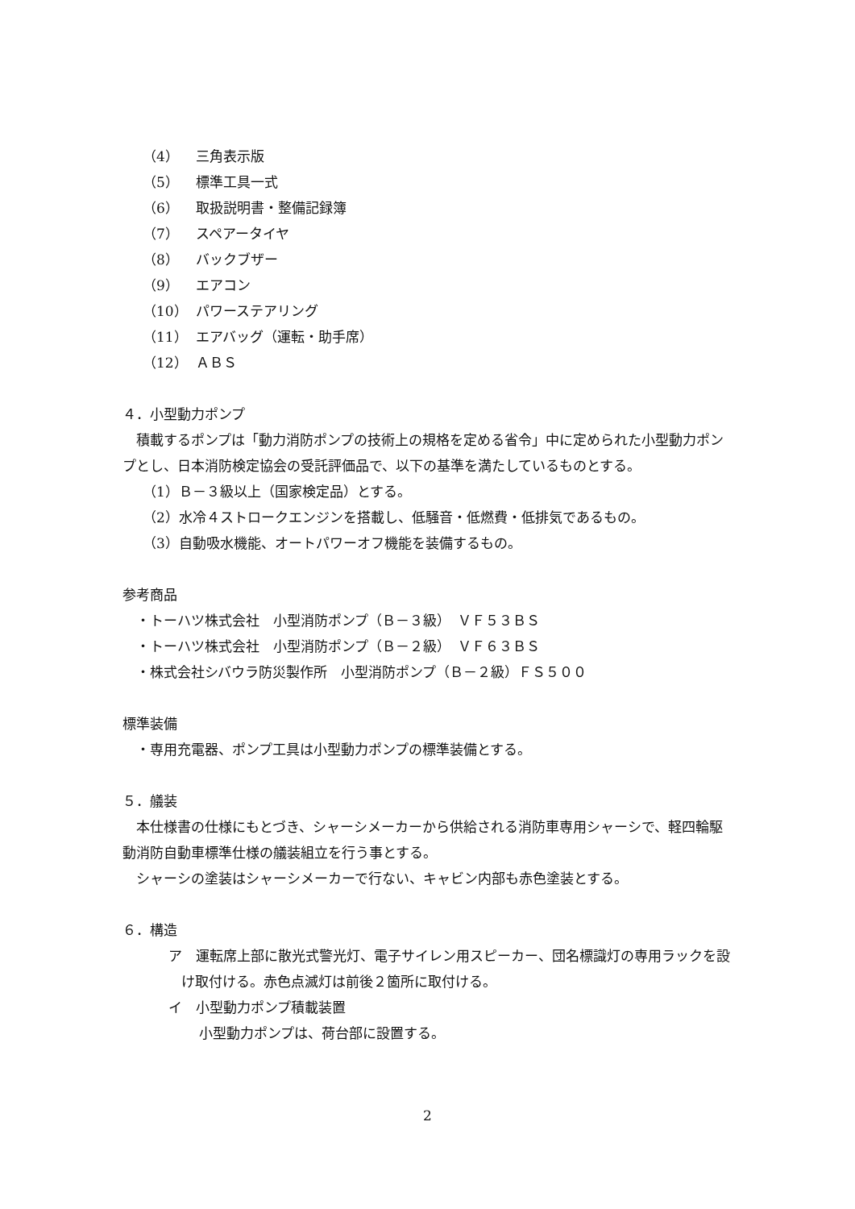（4） 三角表示版
（5） 標準工具一式
（6） 取扱説明書・整備記録簿
（7） スペアータイヤ
（8） バックブザー
（9） エアコン
（10） パワーステアリング
（11） エアバッグ（運転・助手席）
（12） ＡＢＳ
４．小型動力ポンプ
　積載するポンプは「動力消防ポンプの技術上の規格を定める省令」中に定められた小型動力ポンプとし、日本消防検定協会の受託評価品で、以下の基準を満たしているものとする。
（1）Ｂ－３級以上（国家検定品）とする。
（2）水冷４ストロークエンジンを搭載し、低騒音・低燃費・低排気であるもの。
（3）自動吸水機能、オートパワーオフ機能を装備するもの。
参考商品
　・トーハツ株式会社　小型消防ポンプ（Ｂ－３級）　ＶＦ５３ＢＳ
　・トーハツ株式会社　小型消防ポンプ（Ｂ－２級）　ＶＦ６３ＢＳ
　・株式会社シバウラ防災製作所　小型消防ポンプ（Ｂ－２級）ＦＳ５００
標準装備
　・専用充電器、ポンプ工具は小型動力ポンプの標準装備とする。
５．艤装
　本仕様書の仕様にもとづき、シャーシメーカーから供給される消防車専用シャーシで、軽四輪駆動消防自動車標準仕様の艤装組立を行う事とする。
　シャーシの塗装はシャーシメーカーで行ない、キャビン内部も赤色塗装とする。
６．構造
ア　運転席上部に散光式警光灯、電子サイレン用スピーカー、団名標識灯の専用ラックを設け取付ける。赤色点滅灯は前後２箇所に取付ける。
イ　小型動力ポンプ積載装置
小型動力ポンプは、荷台部に設置する。
2